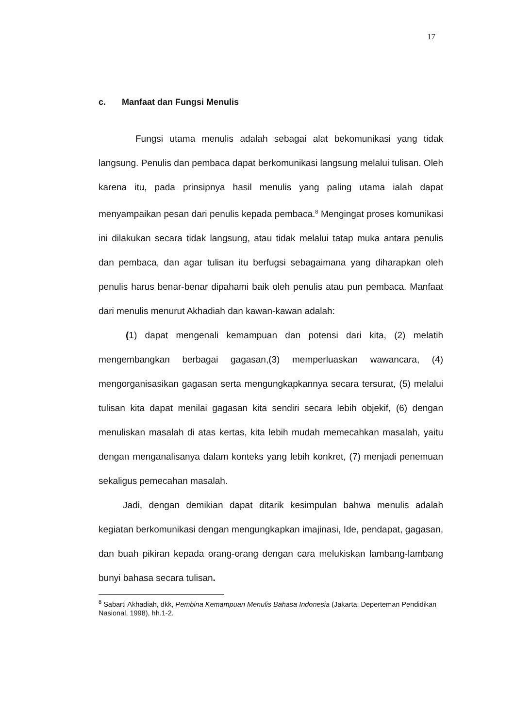17
c. Manfaat dan Fungsi Menulis
Fungsi utama menulis adalah sebagai alat bekomunikasi yang tidak langsung. Penulis dan pembaca dapat berkomunikasi langsung melalui tulisan. Oleh karena itu, pada prinsipnya hasil menulis yang paling utama ialah dapat menyampaikan pesan dari penulis kepada pembaca.<sup>8</sup> Mengingat proses komunikasi ini dilakukan secara tidak langsung, atau tidak melalui tatap muka antara penulis dan pembaca, dan agar tulisan itu berfugsi sebagaimana yang diharapkan oleh penulis harus benar-benar dipahami baik oleh penulis atau pun pembaca. Manfaat dari menulis menurut Akhadiah dan kawan-kawan adalah:
(1) dapat mengenali kemampuan dan potensi dari kita, (2) melatih mengembangkan berbagai gagasan,(3) memperluaskan wawancara, (4) mengorganisasikan gagasan serta mengungkapkannya secara tersurat, (5) melalui tulisan kita dapat menilai gagasan kita sendiri secara lebih objekif, (6) dengan menuliskan masalah di atas kertas, kita lebih mudah memecahkan masalah, yaitu dengan menganalisanya dalam konteks yang lebih konkret, (7) menjadi penemuan sekaligus pemecahan masalah.
Jadi, dengan demikian dapat ditarik kesimpulan bahwa menulis adalah kegiatan berkomunikasi dengan mengungkapkan imajinasi, Ide, pendapat, gagasan, dan buah pikiran kepada orang-orang dengan cara melukiskan lambang-lambang bunyi bahasa secara tulisan.
<sup>8</sup> Sabarti Akhadiah, dkk, Pembina Kemampuan Menulis Bahasa Indonesia (Jakarta: Deperteman Pendidikan Nasional, 1998), hh.1-2.